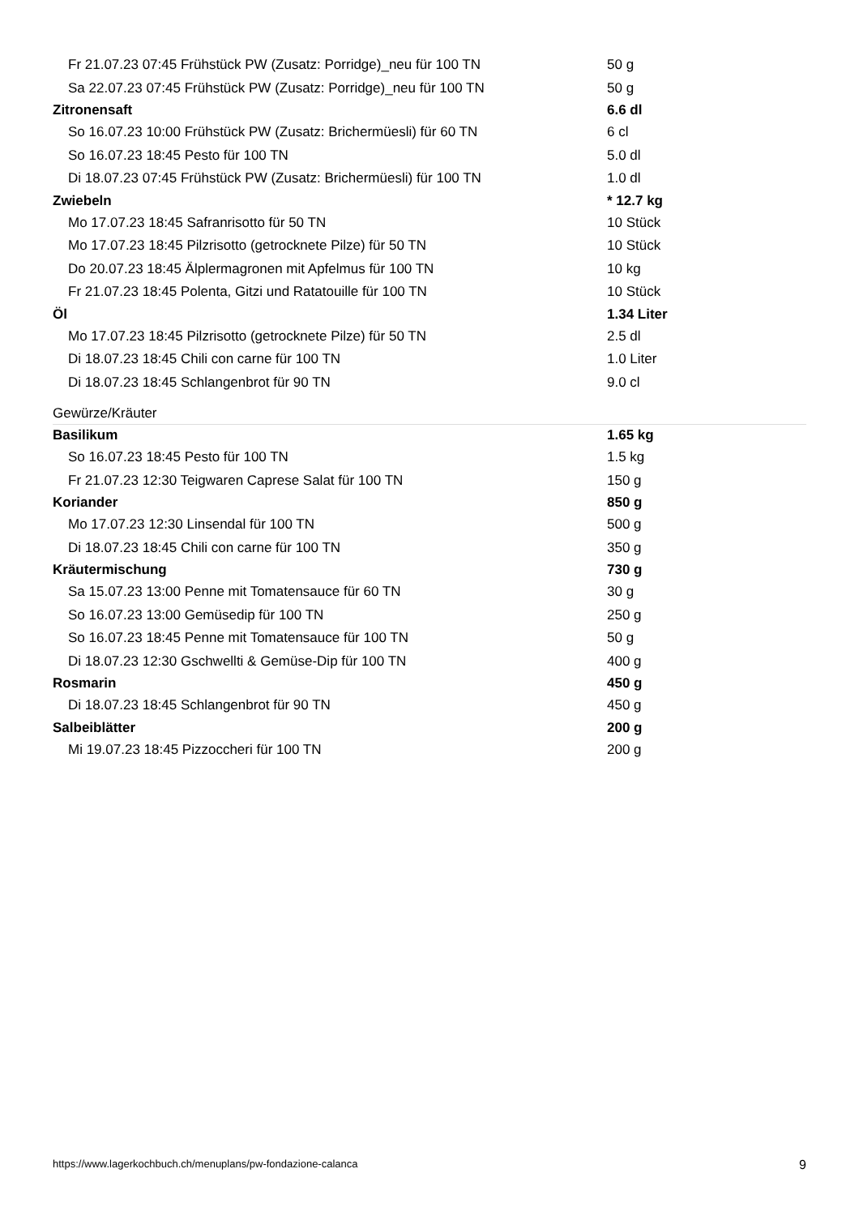| Fr 21.07.23 07:45 Frühstück PW (Zusatz: Porridge)_neu für 100 TN | 50 g |
| Sa 22.07.23 07:45 Frühstück PW (Zusatz: Porridge)_neu für 100 TN | 50 g |
| Zitronensaft | 6.6 dl |
| So 16.07.23 10:00 Frühstück PW (Zusatz: Brichermüesli) für 60 TN | 6 cl |
| So 16.07.23 18:45 Pesto für 100 TN | 5.0 dl |
| Di 18.07.23 07:45 Frühstück PW (Zusatz: Brichermüesli) für 100 TN | 1.0 dl |
| Zwiebeln | * 12.7 kg |
| Mo 17.07.23 18:45 Safranrisotto für 50 TN | 10 Stück |
| Mo 17.07.23 18:45 Pilzrisotto (getrocknete Pilze) für 50 TN | 10 Stück |
| Do 20.07.23 18:45 Älplermagronen mit Apfelmus für 100 TN | 10 kg |
| Fr 21.07.23 18:45 Polenta, Gitzi und Ratatouille für 100 TN | 10 Stück |
| Öl | 1.34 Liter |
| Mo 17.07.23 18:45 Pilzrisotto (getrocknete Pilze) für 50 TN | 2.5 dl |
| Di 18.07.23 18:45 Chili con carne für 100 TN | 1.0 Liter |
| Di 18.07.23 18:45 Schlangenbrot für 90 TN | 9.0 cl |
Gewürze/Kräuter
| Basilikum | 1.65 kg |
| So 16.07.23 18:45 Pesto für 100 TN | 1.5 kg |
| Fr 21.07.23 12:30 Teigwaren Caprese Salat für 100 TN | 150 g |
| Koriander | 850 g |
| Mo 17.07.23 12:30 Linsendal für 100 TN | 500 g |
| Di 18.07.23 18:45 Chili con carne für 100 TN | 350 g |
| Kräutermischung | 730 g |
| Sa 15.07.23 13:00 Penne mit Tomatensauce für 60 TN | 30 g |
| So 16.07.23 13:00 Gemüsedip für 100 TN | 250 g |
| So 16.07.23 18:45 Penne mit Tomatensauce für 100 TN | 50 g |
| Di 18.07.23 12:30 Gschwellti & Gemüse-Dip für 100 TN | 400 g |
| Rosmarin | 450 g |
| Di 18.07.23 18:45 Schlangenbrot für 90 TN | 450 g |
| Salbeiblätter | 200 g |
| Mi 19.07.23 18:45 Pizzoccheri für 100 TN | 200 g |
https://www.lagerkochbuch.ch/menuplans/pw-fondazione-calanca 9